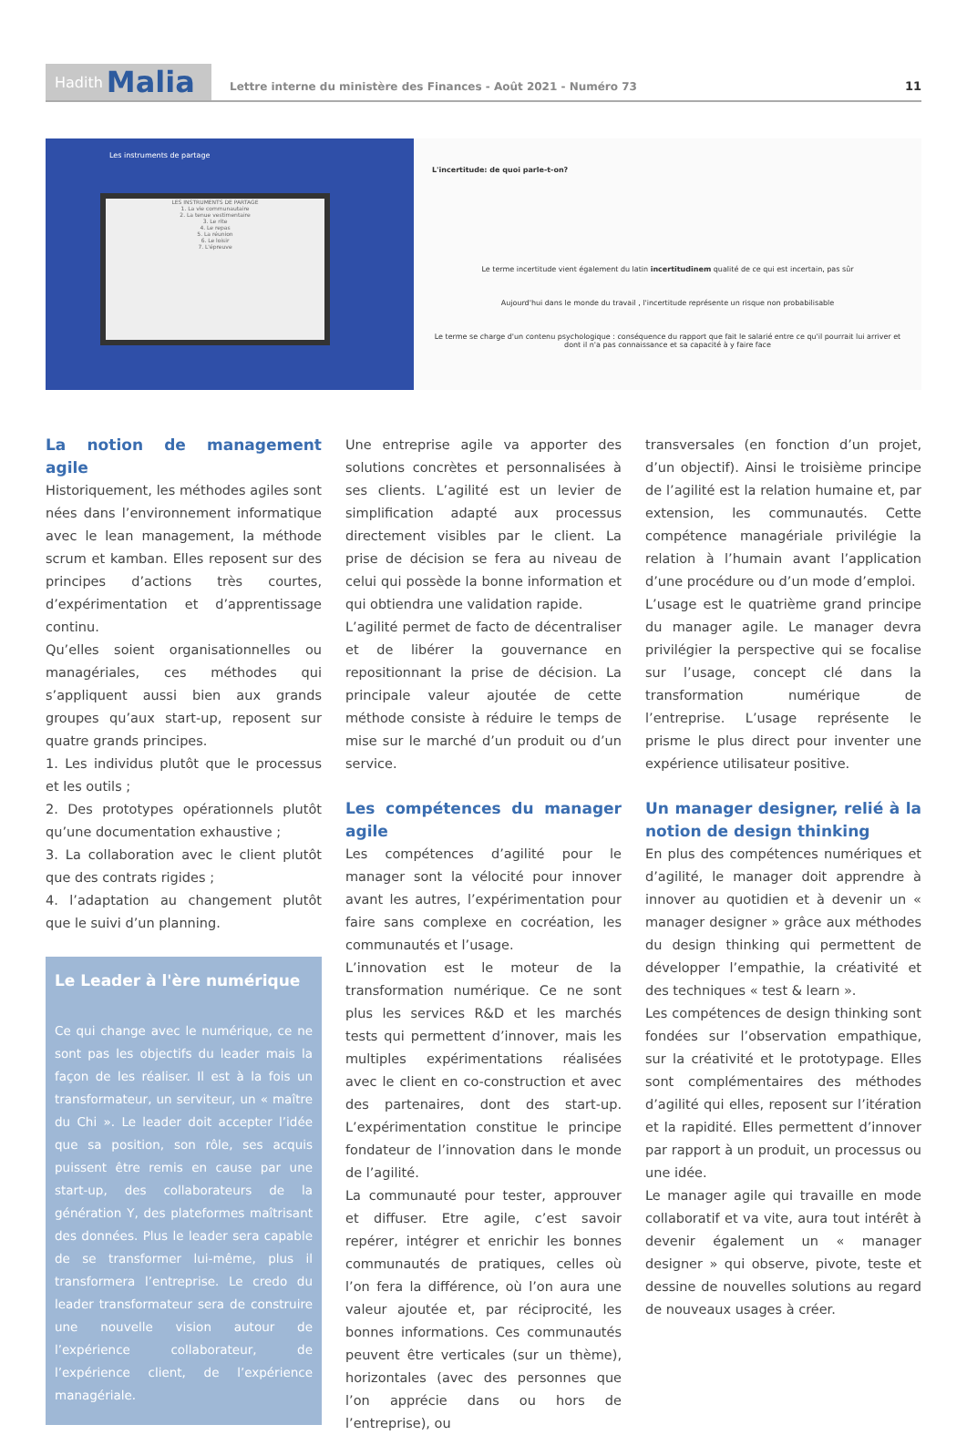Hadith Malia
Lettre interne du ministère des Finances - Août 2021 - Numéro 73
11
Les instruments de partage
LES INSTRUMENTS DE PARTAGE
1. La vie communautaire
2. La tenue vestimentaire
3. Le rite
4. Le repas
5. La réunion
6. Le loisir
7. L'épreuve
L'incertitude: de quoi parle-t-on?
Le terme incertitude vient également du latin incertitudinem qualité de ce qui est incertain, pas sûr
Aujourd'hui dans le monde du travail , l'incertitude représente un risque non probabilisable
Le terme se charge d'un contenu psychologique : conséquence du rapport que fait le salarié entre ce qu'il pourrait lui arriver et dont il n'a pas connaissance et sa capacité à y faire face
La notion de management agile
Historiquement, les méthodes agiles sont nées dans l’environnement informatique avec le lean management, la méthode scrum et kamban. Elles reposent sur des principes d’actions très courtes, d’expérimentation et d’apprentissage continu.
Qu’elles soient organisationnelles ou managériales, ces méthodes qui s’appliquent aussi bien aux grands groupes qu’aux start-up, reposent sur quatre grands principes.
1. Les individus plutôt que le processus et les outils ;
2. Des prototypes opérationnels plutôt qu’une documentation exhaustive ;
3. La collaboration avec le client plutôt que des contrats rigides ;
4. l’adaptation au changement plutôt que le suivi d’un planning.
Le Leader à l'ère numérique
Ce qui change avec le numérique, ce ne sont pas les objectifs du leader mais la façon de les réaliser. Il est à la fois un transformateur, un serviteur, un « maître du Chi ». Le leader doit accepter l’idée que sa position, son rôle, ses acquis puissent être remis en cause par une start-up, des collaborateurs de la génération Y, des plateformes maîtrisant des données. Plus le leader sera capable de se transformer lui-même, plus il transformera l’entreprise. Le credo du leader transformateur sera de construire une nouvelle vision autour de l’expérience collaborateur, de l’expérience client, de l’expérience managériale.
Une entreprise agile va apporter des solutions concrètes et personnalisées à ses clients. L’agilité est un levier de simplification adapté aux processus directement visibles par le client. La prise de décision se fera au niveau de celui qui possède la bonne information et qui obtiendra une validation rapide.
L’agilité permet de facto de décentraliser et de libérer la gouvernance en repositionnant la prise de décision. La principale valeur ajoutée de cette méthode consiste à réduire le temps de mise sur le marché d’un produit ou d’un service.
Les compétences du manager agile
Les compétences d’agilité pour le manager sont la vélocité pour innover avant les autres, l’expérimentation pour faire sans complexe en cocréation, les communautés et l’usage.
L’innovation est le moteur de la transformation numérique. Ce ne sont plus les services R&D et les marchés tests qui permettent d’innover, mais les multiples expérimentations réalisées avec le client en co-construction et avec des partenaires, dont des start-up. L’expérimentation constitue le principe fondateur de l’innovation dans le monde de l’agilité.
La communauté pour tester, approuver et diffuser. Etre agile, c’est savoir repérer, intégrer et enrichir les bonnes communautés de pratiques, celles où l’on fera la différence, où l’on aura une valeur ajoutée et, par réciprocité, les bonnes informations. Ces communautés peuvent être verticales (sur un thème), horizontales (avec des personnes que l’on apprécie dans ou hors de l’entreprise), ou
transversales (en fonction d’un projet, d’un objectif). Ainsi le troisième principe de l’agilité est la relation humaine et, par extension, les communautés. Cette compétence managériale privilégie la relation à l’humain avant l’application d’une procédure ou d’un mode d’emploi.
L’usage est le quatrième grand principe du manager agile. Le manager devra privilégier la perspective qui se focalise sur l’usage, concept clé dans la transformation numérique de l’entreprise. L’usage représente le prisme le plus direct pour inventer une expérience utilisateur positive.
Un manager designer, relié à la notion de design thinking
En plus des compétences numériques et d’agilité, le manager doit apprendre à innover au quotidien et à devenir un « manager designer » grâce aux méthodes du design thinking qui permettent de développer l’empathie, la créativité et des techniques « test & learn ».
Les compétences de design thinking sont fondées sur l’observation empathique, sur la créativité et le prototypage. Elles sont complémentaires des méthodes d’agilité qui elles, reposent sur l’itération et la rapidité. Elles permettent d’innover par rapport à un produit, un processus ou une idée.
Le manager agile qui travaille en mode collaboratif et va vite, aura tout intérêt à devenir également un « manager designer » qui observe, pivote, teste et dessine de nouvelles solutions au regard de nouveaux usages à créer.